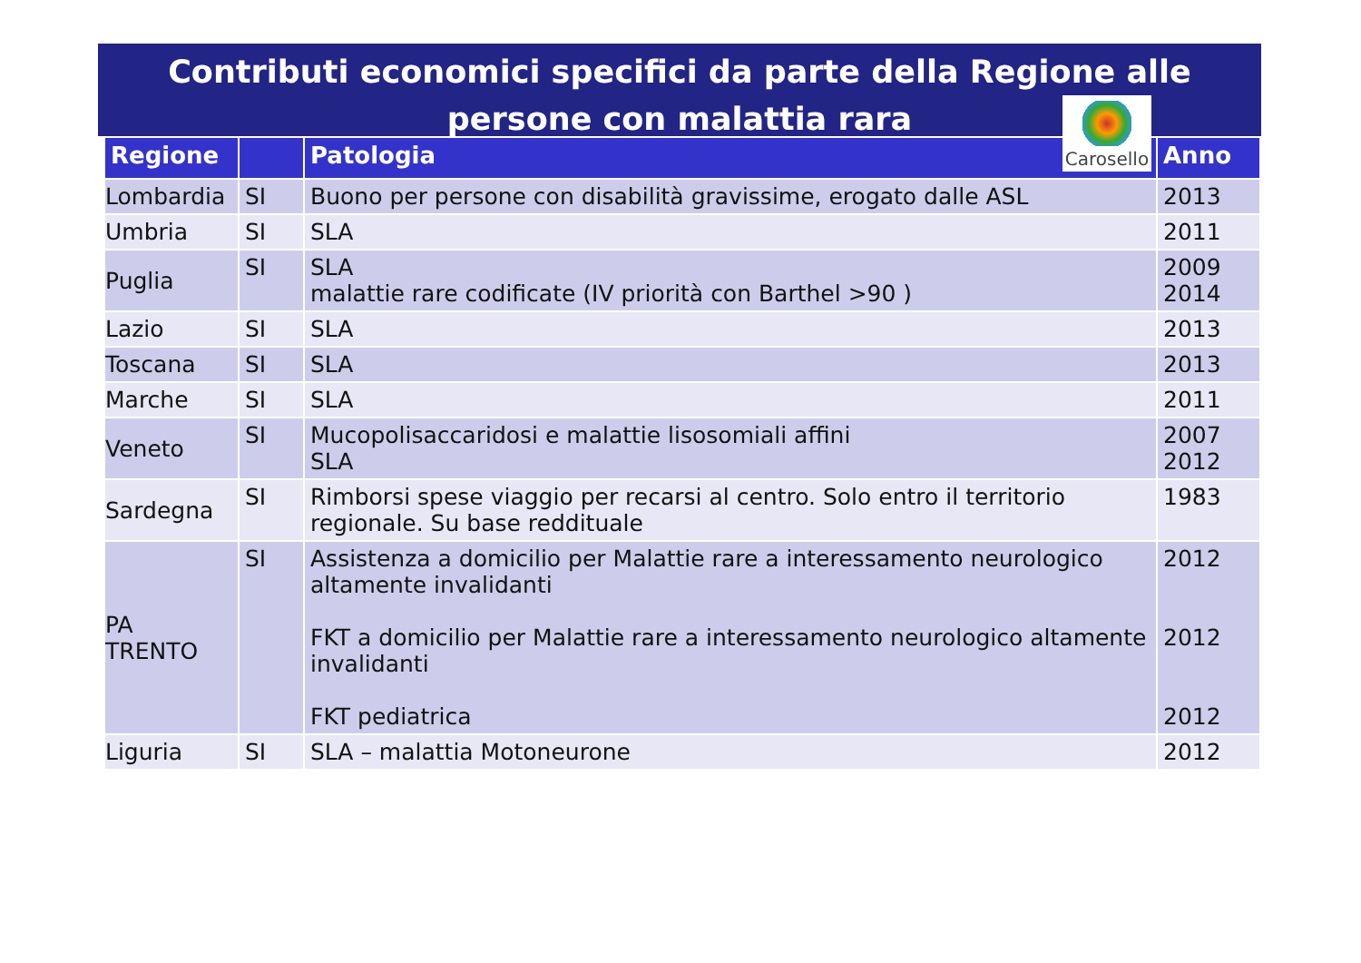Contributi economici specifici da parte della Regione alle persone con malattia rara
Carosello
| Regione | | Patologia | Anno |
| --- | --- | --- | --- |
| Lombardia | SI | Buono per persone con disabilità gravissime, erogato dalle ASL | 2013 |
| Umbria | SI | SLA | 2011 |
| Puglia | SI | SLA malattie rare codificate (IV priorità con Barthel >90 ) | 2009 2014 |
| Lazio | SI | SLA | 2013 |
| Toscana | SI | SLA | 2013 |
| Marche | SI | SLA | 2011 |
| Veneto | SI | Mucopolisaccaridosi e malattie lisosomiali affini SLA | 2007 2012 |
| Sardegna | SI | Rimborsi spese viaggio per recarsi al centro. Solo entro il territorio regionale. Su base reddituale | 1983 |
| PA TRENTO | SI | Assistenza a domicilio per Malattie rare a interessamento neurologico altamente invalidanti FKT a domicilio per Malattie rare a interessamento neurologico altamente invalidanti FKT pediatrica | 2012 2012 2012 |
| Liguria | SI | SLA – malattia Motoneurone | 2012 |